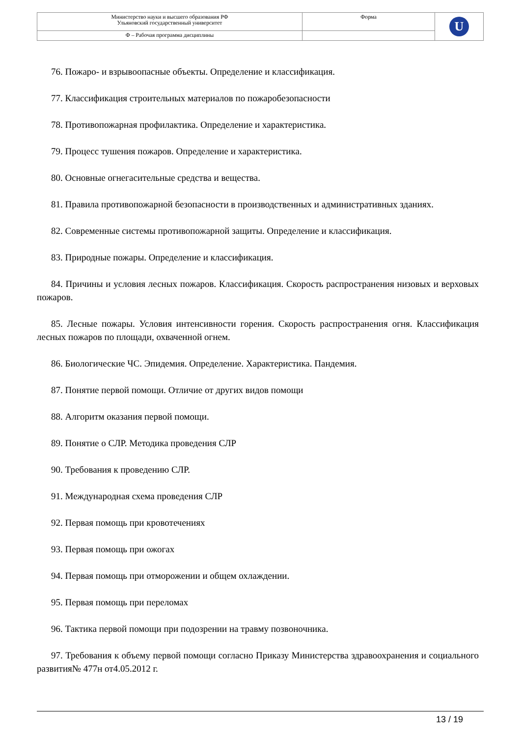| Министерство науки и высшего образования РФ Ульяновский государственный университет | Форма | U |
| Ф – Рабочая программа дисциплины | | |
76. Пожаро- и взрывоопасные объекты. Определение и классификация.
77. Классификация строительных материалов по пожаробезопасности
78. Противопожарная профилактика. Определение и характеристика.
79. Процесс тушения пожаров. Определение и характеристика.
80. Основные огнегасительные средства и вещества.
81. Правила противопожарной безопасности в производственных и административных зданиях.
82. Современные системы противопожарной защиты. Определение и классификация.
83. Природные пожары. Определение и классификация.
84. Причины и условия лесных пожаров. Классификация. Скорость распространения низовых и верховых пожаров.
85. Лесные пожары. Условия интенсивности горения. Скорость распространения огня. Классификация лесных пожаров по площади, охваченной огнем.
86. Биологические ЧС. Эпидемия. Определение. Характеристика. Пандемия.
87. Понятие первой помощи. Отличие от других видов помощи
88. Алгоритм оказания первой помощи.
89. Понятие о СЛР. Методика проведения СЛР
90. Требования к проведению СЛР.
91. Международная схема проведения СЛР
92. Первая помощь при кровотечениях
93. Первая помощь при ожогах
94. Первая помощь при отморожении и общем охлаждении.
95. Первая помощь при переломах
96. Тактика первой помощи при подозрении на травму позвоночника.
97. Требования к объему первой помощи согласно Приказу Министерства здравоохранения и социального развития№ 477н от4.05.2012 г.
13 / 19